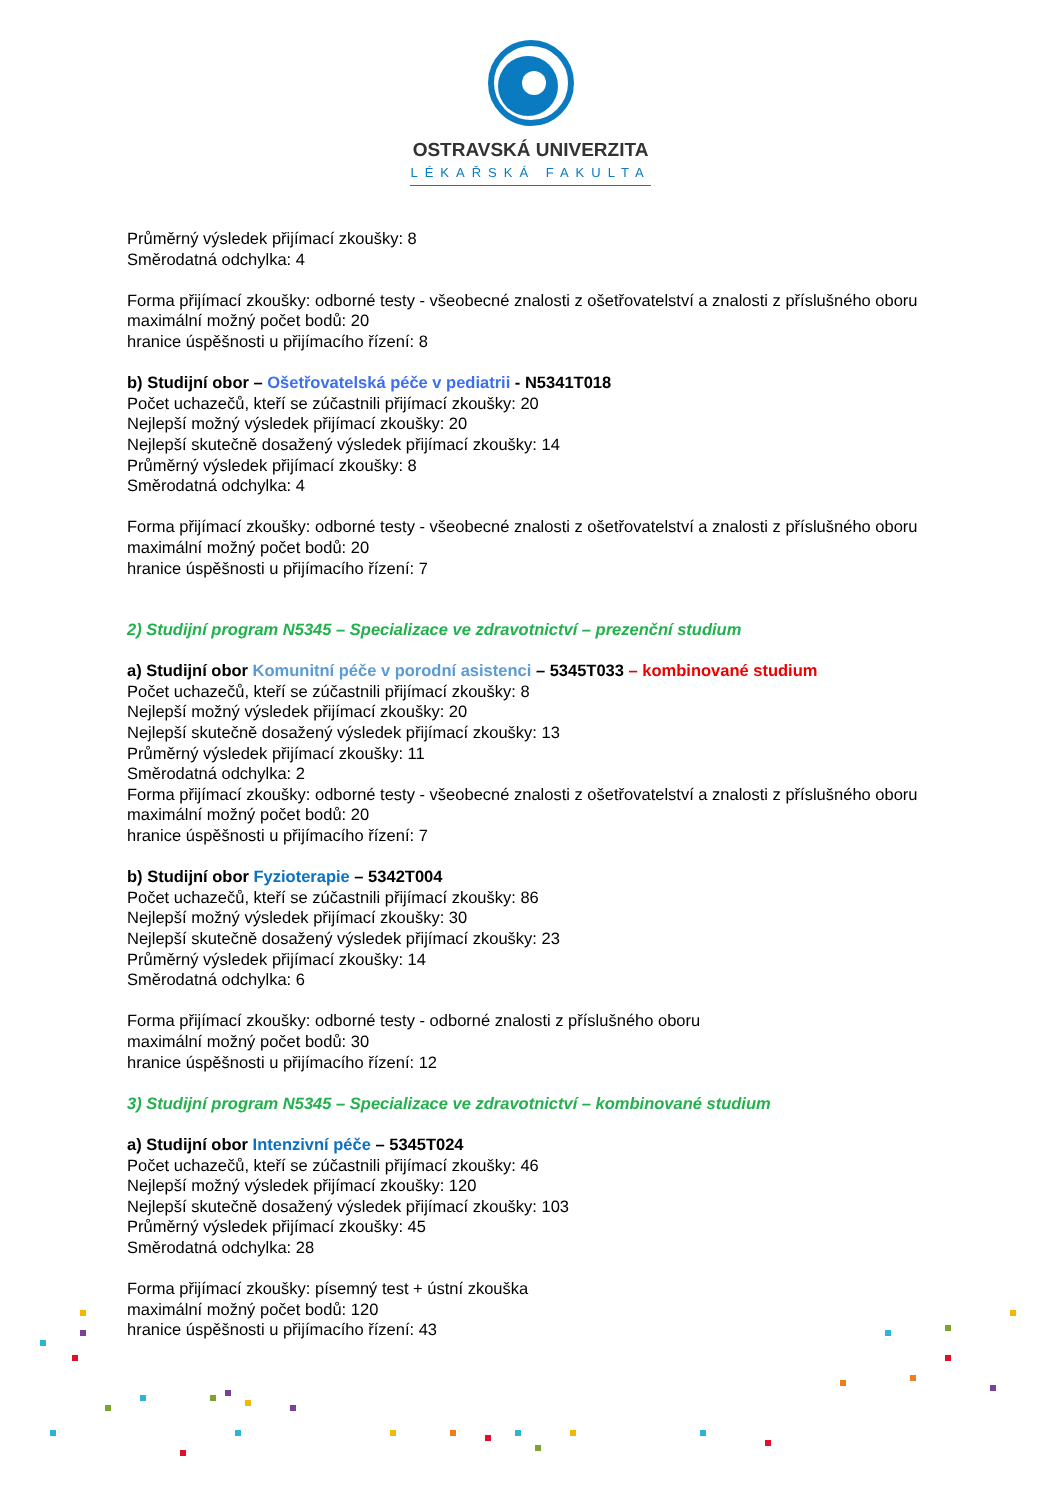OSTRAVSKÁ UNIVERZITA
LÉKAŘSKÁ FAKULTA
Průměrný výsledek přijímací zkoušky: 8
Směrodatná odchylka: 4
Forma přijímací zkoušky: odborné testy - všeobecné znalosti z ošetřovatelství a znalosti z příslušného oboru
maximální možný počet bodů: 20
hranice úspěšnosti u přijímacího řízení: 8
b) Studijní obor – Ošetřovatelská péče v pediatrii - N5341T018
Počet uchazečů, kteří se zúčastnili přijímací zkoušky: 20
Nejlepší možný výsledek přijímací zkoušky: 20
Nejlepší skutečně dosažený výsledek přijímací zkoušky: 14
Průměrný výsledek přijímací zkoušky: 8
Směrodatná odchylka: 4
Forma přijímací zkoušky: odborné testy - všeobecné znalosti z ošetřovatelství a znalosti z příslušného oboru
maximální možný počet bodů: 20
hranice úspěšnosti u přijímacího řízení: 7
2) Studijní program N5345 – Specializace ve zdravotnictví – prezenční studium
a) Studijní obor Komunitní péče v porodní asistenci – 5345T033 – kombinované studium
Počet uchazečů, kteří se zúčastnili přijímací zkoušky: 8
Nejlepší možný výsledek přijímací zkoušky: 20
Nejlepší skutečně dosažený výsledek přijímací zkoušky: 13
Průměrný výsledek přijímací zkoušky: 11
Směrodatná odchylka: 2
Forma přijímací zkoušky: odborné testy - všeobecné znalosti z ošetřovatelství a znalosti z příslušného oboru
maximální možný počet bodů: 20
hranice úspěšnosti u přijímacího řízení: 7
b) Studijní obor Fyzioterapie – 5342T004
Počet uchazečů, kteří se zúčastnili přijímací zkoušky: 86
Nejlepší možný výsledek přijímací zkoušky: 30
Nejlepší skutečně dosažený výsledek přijímací zkoušky: 23
Průměrný výsledek přijímací zkoušky: 14
Směrodatná odchylka: 6
Forma přijímací zkoušky: odborné testy - odborné znalosti z příslušného oboru
maximální možný počet bodů: 30
hranice úspěšnosti u přijímacího řízení: 12
3) Studijní program N5345 – Specializace ve zdravotnictví – kombinované studium
a) Studijní obor Intenzivní péče – 5345T024
Počet uchazečů, kteří se zúčastnili přijímací zkoušky: 46
Nejlepší možný výsledek přijímací zkoušky: 120
Nejlepší skutečně dosažený výsledek přijímací zkoušky: 103
Průměrný výsledek přijímací zkoušky: 45
Směrodatná odchylka: 28
Forma přijímací zkoušky: písemný test + ústní zkouška
maximální možný počet bodů: 120
hranice úspěšnosti u přijímacího řízení: 43